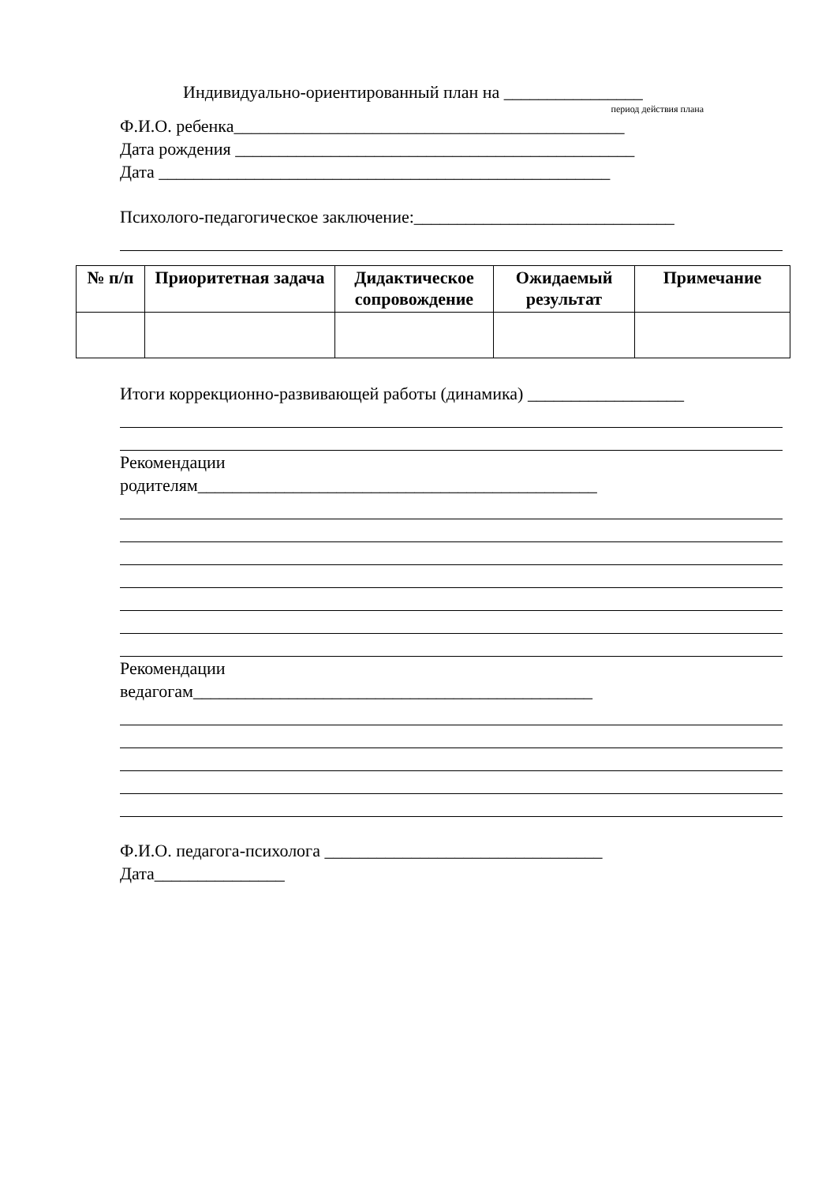Индивидуально-ориентированный план на ________________
период действия плана
Ф.И.О. ребенка_____________________________________________
Дата рождения ______________________________________________
Дата ____________________________________________________
Психолого-педагогическое заключение:______________________________
| № п/п | Приоритетная задача | Дидактическое сопровождение | Ожидаемый результат | Примечание |
| --- | --- | --- | --- | --- |
Итоги коррекционно-развивающей работы (динамика) __________________
Рекомендации
родителям______________________________________________
Рекомендации
ведагогам______________________________________________
Ф.И.О. педагога-психолога ________________________________
Дата_______________